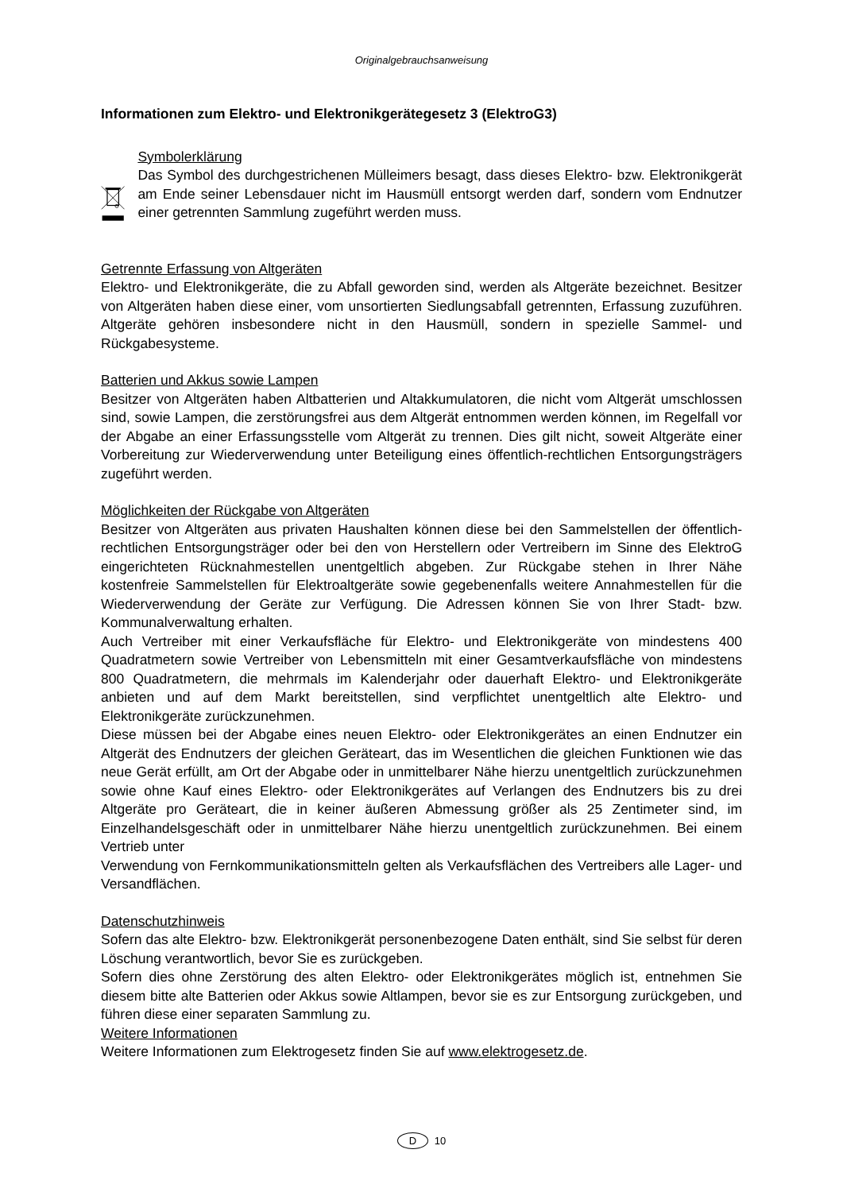Originalgebrauchsanweisung
Informationen zum Elektro- und Elektronikgerätegesetz 3 (ElektroG3)
Symbolerklärung
Das Symbol des durchgestrichenen Mülleimers besagt, dass dieses Elektro- bzw. Elektronikgerät am Ende seiner Lebensdauer nicht im Hausmüll entsorgt werden darf, sondern vom Endnutzer einer getrennten Sammlung zugeführt werden muss.
Getrennte Erfassung von Altgeräten
Elektro- und Elektronikgeräte, die zu Abfall geworden sind, werden als Altgeräte bezeichnet. Besitzer von Altgeräten haben diese einer, vom unsortierten Siedlungsabfall getrennten, Erfassung zuzuführen. Altgeräte gehören insbesondere nicht in den Hausmüll, sondern in spezielle Sammel- und Rückgabesysteme.
Batterien und Akkus sowie Lampen
Besitzer von Altgeräten haben Altbatterien und Altakkumulatoren, die nicht vom Altgerät umschlossen sind, sowie Lampen, die zerstörungsfrei aus dem Altgerät entnommen werden können, im Regelfall vor der Abgabe an einer Erfassungsstelle vom Altgerät zu trennen. Dies gilt nicht, soweit Altgeräte einer Vorbereitung zur Wiederverwendung unter Beteiligung eines öffentlich-rechtlichen Entsorgungsträgers zugeführt werden.
Möglichkeiten der Rückgabe von Altgeräten
Besitzer von Altgeräten aus privaten Haushalten können diese bei den Sammelstellen der öffentlich-rechtlichen Entsorgungsträger oder bei den von Herstellern oder Vertreibern im Sinne des ElektroG eingerichteten Rücknahmestellen unentgeltlich abgeben. Zur Rückgabe stehen in Ihrer Nähe kostenfreie Sammelstellen für Elektroaltgeräte sowie gegebenenfalls weitere Annahmestellen für die Wiederverwendung der Geräte zur Verfügung. Die Adressen können Sie von Ihrer Stadt- bzw. Kommunalverwaltung erhalten.
Auch Vertreiber mit einer Verkaufsfläche für Elektro- und Elektronikgeräte von mindestens 400 Quadratmetern sowie Vertreiber von Lebensmitteln mit einer Gesamtverkaufsfläche von mindestens 800 Quadratmetern, die mehrmals im Kalenderjahr oder dauerhaft Elektro- und Elektronikgeräte anbieten und auf dem Markt bereitstellen, sind verpflichtet unentgeltlich alte Elektro- und Elektronikgeräte zurückzunehmen.
Diese müssen bei der Abgabe eines neuen Elektro- oder Elektronikgerätes an einen Endnutzer ein Altgerät des Endnutzers der gleichen Geräteart, das im Wesentlichen die gleichen Funktionen wie das neue Gerät erfüllt, am Ort der Abgabe oder in unmittelbarer Nähe hierzu unentgeltlich zurückzunehmen sowie ohne Kauf eines Elektro- oder Elektronikgerätes auf Verlangen des Endnutzers bis zu drei Altgeräte pro Geräteart, die in keiner äußeren Abmessung größer als 25 Zentimeter sind, im Einzelhandelsgeschäft oder in unmittelbarer Nähe hierzu unentgeltlich zurückzunehmen. Bei einem Vertrieb unter
Verwendung von Fernkommunikationsmitteln gelten als Verkaufsflächen des Vertreibers alle Lager- und Versandflächen.
Datenschutzhinweis
Sofern das alte Elektro- bzw. Elektronikgerät personenbezogene Daten enthält, sind Sie selbst für deren Löschung verantwortlich, bevor Sie es zurückgeben.
Sofern dies ohne Zerstörung des alten Elektro- oder Elektronikgerätes möglich ist, entnehmen Sie diesem bitte alte Batterien oder Akkus sowie Altlampen, bevor sie es zur Entsorgung zurückgeben, und führen diese einer separaten Sammlung zu.
Weitere Informationen
Weitere Informationen zum Elektrogesetz finden Sie auf www.elektrogesetz.de.
D 10